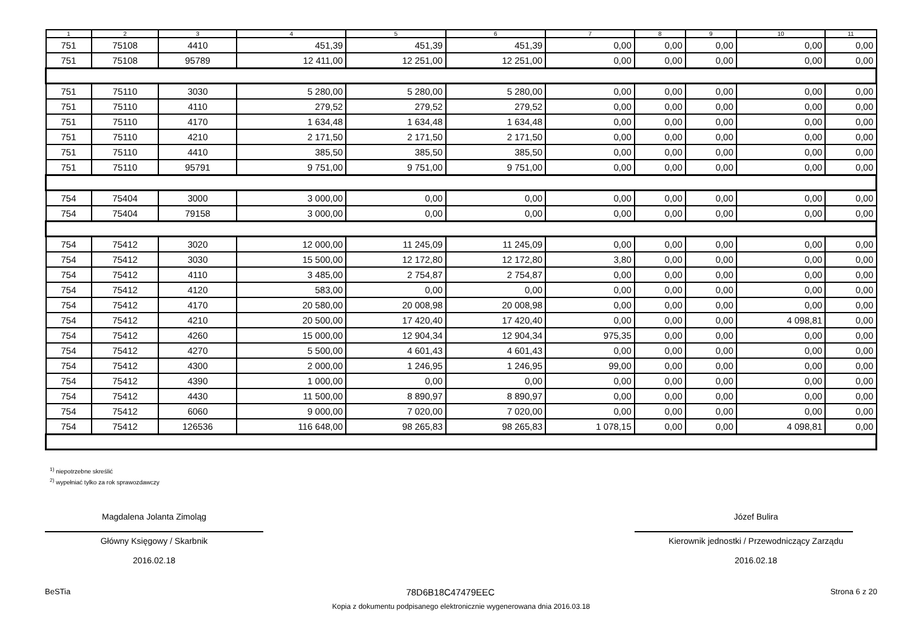| 1 | 2 | 3 | 4 | 5 | 6 | 7 | 8 | 9 | 10 | 11 |
| --- | --- | --- | --- | --- | --- | --- | --- | --- | --- | --- |
| 751 | 75108 | 4410 | 451,39 | 451,39 | 451,39 | 0,00 | 0,00 | 0,00 | 0,00 | 0,00 |
| 751 | 75108 | 95789 | 12 411,00 | 12 251,00 | 12 251,00 | 0,00 | 0,00 | 0,00 | 0,00 | 0,00 |
| 751 | 75110 | 3030 | 5 280,00 | 5 280,00 | 5 280,00 | 0,00 | 0,00 | 0,00 | 0,00 | 0,00 |
| 751 | 75110 | 4110 | 279,52 | 279,52 | 279,52 | 0,00 | 0,00 | 0,00 | 0,00 | 0,00 |
| 751 | 75110 | 4170 | 1 634,48 | 1 634,48 | 1 634,48 | 0,00 | 0,00 | 0,00 | 0,00 | 0,00 |
| 751 | 75110 | 4210 | 2 171,50 | 2 171,50 | 2 171,50 | 0,00 | 0,00 | 0,00 | 0,00 | 0,00 |
| 751 | 75110 | 4410 | 385,50 | 385,50 | 385,50 | 0,00 | 0,00 | 0,00 | 0,00 | 0,00 |
| 751 | 75110 | 95791 | 9 751,00 | 9 751,00 | 9 751,00 | 0,00 | 0,00 | 0,00 | 0,00 | 0,00 |
| 754 | 75404 | 3000 | 3 000,00 | 0,00 | 0,00 | 0,00 | 0,00 | 0,00 | 0,00 | 0,00 |
| 754 | 75404 | 79158 | 3 000,00 | 0,00 | 0,00 | 0,00 | 0,00 | 0,00 | 0,00 | 0,00 |
| 754 | 75412 | 3020 | 12 000,00 | 11 245,09 | 11 245,09 | 0,00 | 0,00 | 0,00 | 0,00 | 0,00 |
| 754 | 75412 | 3030 | 15 500,00 | 12 172,80 | 12 172,80 | 3,80 | 0,00 | 0,00 | 0,00 | 0,00 |
| 754 | 75412 | 4110 | 3 485,00 | 2 754,87 | 2 754,87 | 0,00 | 0,00 | 0,00 | 0,00 | 0,00 |
| 754 | 75412 | 4120 | 583,00 | 0,00 | 0,00 | 0,00 | 0,00 | 0,00 | 0,00 | 0,00 |
| 754 | 75412 | 4170 | 20 580,00 | 20 008,98 | 20 008,98 | 0,00 | 0,00 | 0,00 | 0,00 | 0,00 |
| 754 | 75412 | 4210 | 20 500,00 | 17 420,40 | 17 420,40 | 0,00 | 0,00 | 0,00 | 4 098,81 | 0,00 |
| 754 | 75412 | 4260 | 15 000,00 | 12 904,34 | 12 904,34 | 975,35 | 0,00 | 0,00 | 0,00 | 0,00 |
| 754 | 75412 | 4270 | 5 500,00 | 4 601,43 | 4 601,43 | 0,00 | 0,00 | 0,00 | 0,00 | 0,00 |
| 754 | 75412 | 4300 | 2 000,00 | 1 246,95 | 1 246,95 | 99,00 | 0,00 | 0,00 | 0,00 | 0,00 |
| 754 | 75412 | 4390 | 1 000,00 | 0,00 | 0,00 | 0,00 | 0,00 | 0,00 | 0,00 | 0,00 |
| 754 | 75412 | 4430 | 11 500,00 | 8 890,97 | 8 890,97 | 0,00 | 0,00 | 0,00 | 0,00 | 0,00 |
| 754 | 75412 | 6060 | 9 000,00 | 7 020,00 | 7 020,00 | 0,00 | 0,00 | 0,00 | 0,00 | 0,00 |
| 754 | 75412 | 126536 | 116 648,00 | 98 265,83 | 98 265,83 | 1 078,15 | 0,00 | 0,00 | 4 098,81 | 0,00 |
<sup>1)</sup> niepotrzebne skreślić
<sup>2)</sup> wypełniać tylko za rok sprawozdawczy
Magdalena Jolanta Zimoląg
Główny Księgowy / Skarbnik
2016.02.18
Józef Bulira
Kierownik jednostki / Przewodniczący Zarządu
2016.02.18
BeSTia 78D6B18C47479EEC Strona 6 z 20
Kopia z dokumentu podpisanego elektronicznie wygenerowana dnia 2016.03.18